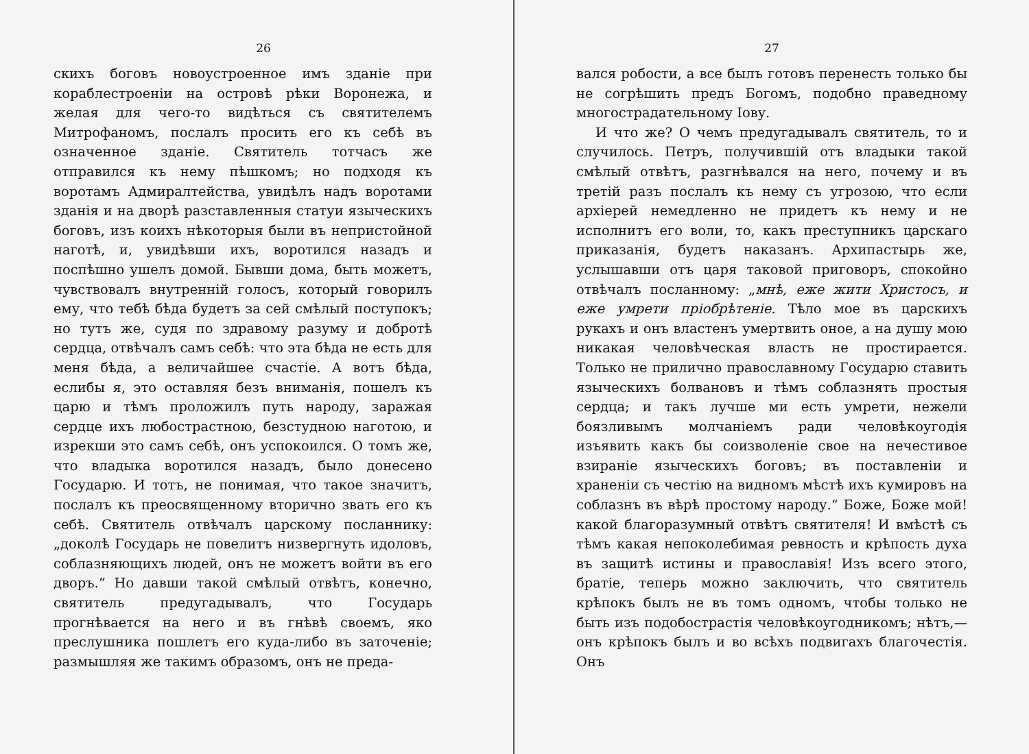26
скихъ боговъ новоустроенное имъ зданіе при кораблестроеніи на островѣ рѣки Воронежа, и желая для чего-то видѣться съ святителемъ Митрофаномъ, послалъ просить его къ себѣ въ означенное зданіе. Святитель тотчасъ же отправился къ нему пѣшкомъ; но подходя къ воротамъ Адмиралтейства, увидѣлъ надъ воротами зданія и на дворѣ разставленныя статуи языческихъ боговъ, изъ коихъ нѣкоторыя были въ непристойной наготѣ, и, увидѣвши ихъ, воротился назадъ и поспѣшно ушелъ домой. Бывши дома, быть можетъ, чувствовалъ внутренній голосъ, который говорилъ ему, что тебѣ бѣда будетъ за сей смѣлый поступокъ; но тутъ же, судя по здравому разуму и добротѣ сердца, отвѣчалъ самъ себѣ: что эта бѣда не есть для меня бѣда, а величайшее счастіе. А вотъ бѣда, еслибы я, это оставляя безъ вниманія, пошелъ къ царю и тѣмъ проложилъ путь народу, заражая сердце ихъ любострастною, безстудною наготою, и изрекши это самъ себѣ, онъ успокоился. О томъ же, что владыка воротился назадъ, было донесено Государю. И тотъ, не понимая, что такое значитъ, послалъ къ преосвященному вторично звать его къ себѣ. Святитель отвѣчалъ царскому посланнику: „доколѣ Государь не повелитъ низвергнуть идоловъ, соблазняющихъ людей, онъ не можетъ войти въ его дворъ.“ Но давши такой смѣлый отвѣтъ, конечно, святитель предугадывалъ, что Государь прогнѣвается на него и въ гнѣвѣ своемъ, яко преслушника пошлетъ его куда-либо въ заточеніе; размышляя же такимъ образомъ, онъ не преда-
27
вался робости, а все былъ готовъ перенесть только бы не согрѣшить предъ Богомъ, подобно праведному многострадательному Іову.
И что же? О чемъ предугадывалъ святитель, то и случилось. Петръ, получившій отъ владыки такой смѣлый отвѣтъ, разгнѣвался на него, почему и въ третій разъ послалъ къ нему съ угрозою, что если архіерей немедленно не придетъ къ нему и не исполнитъ его воли, то, какъ преступникъ царскаго приказанія, будетъ наказанъ. Архипастырь же, услышавши отъ царя таковой приговоръ, спокойно отвѣчалъ посланному: „мнѣ, еже жити Христосъ, и еже умрети пріобрѣтеніе. Тѣло мое въ царскихъ рукахъ и онъ властенъ умертвить оное, а на душу мою никакая человѣческая власть не простирается. Только не прилично православному Государю ставить языческихъ болвановъ и тѣмъ соблазнять простыя сердца; и такъ лучше ми есть умрети, нежели боязливымъ молчаніемъ ради человѣкоугодія изъявить какъ бы соизволеніе свое на нечестивое взираніе языческихъ боговъ; въ поставленіи и храненіи съ честію на видномъ мѣстѣ ихъ кумировъ на соблазнъ въ вѣрѣ простому народу.“ Боже, Боже мой! какой благоразумный отвѣтъ святителя! И вмѣстѣ съ тѣмъ какая непоколебимая ревность и крѣпость духа въ защитѣ истины и православія! Изъ всего этого, братіе, теперь можно заключить, что святитель крѣпокъ былъ не въ томъ одномъ, чтобы только не быть изъ подобострастія человѣкоугодникомъ; нѣтъ,—онъ крѣпокъ былъ и во всѣхъ подвигахъ благочестія. Онъ